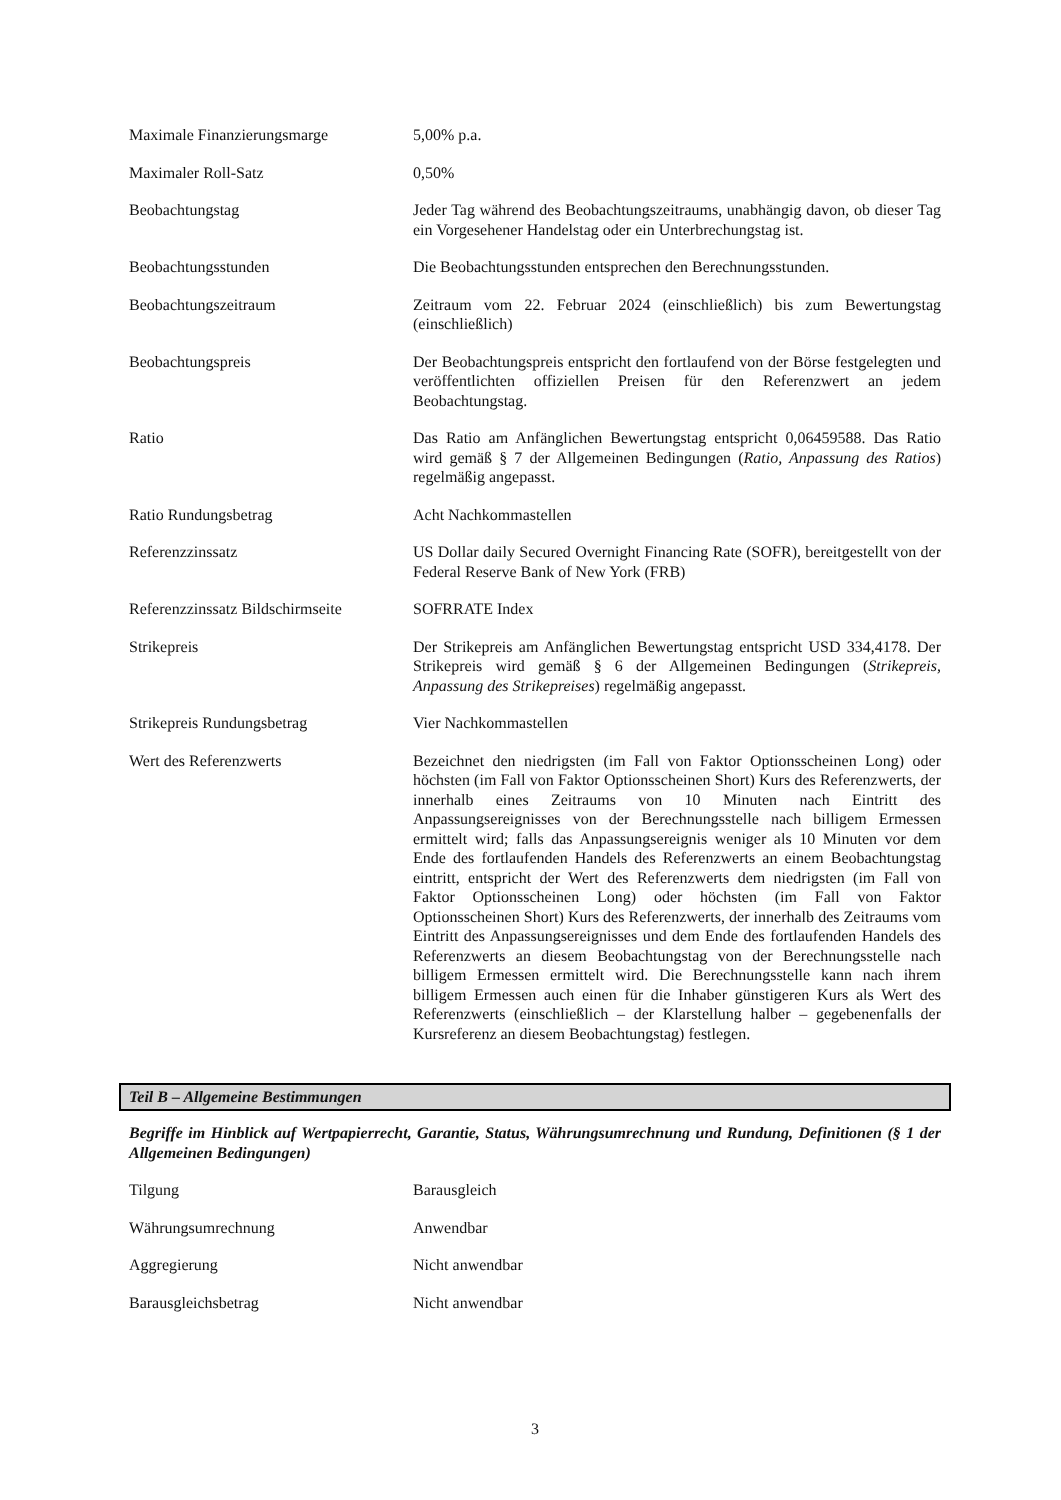| Maximale Finanzierungsmarge | 5,00% p.a. |
| Maximaler Roll-Satz | 0,50% |
| Beobachtungstag | Jeder Tag während des Beobachtungszeitraums, unabhängig davon, ob dieser Tag ein Vorgesehener Handelstag oder ein Unterbrechungstag ist. |
| Beobachtungsstunden | Die Beobachtungsstunden entsprechen den Berechnungsstunden. |
| Beobachtungszeitraum | Zeitraum vom 22. Februar 2024 (einschließlich) bis zum Bewertungstag (einschließlich) |
| Beobachtungspreis | Der Beobachtungspreis entspricht den fortlaufend von der Börse festgelegten und veröffentlichten offiziellen Preisen für den Referenzwert an jedem Beobachtungstag. |
| Ratio | Das Ratio am Anfänglichen Bewertungstag entspricht 0,06459588. Das Ratio wird gemäß § 7 der Allgemeinen Bedingungen ( Ratio, Anpassung des Ratios ) regelmäßig angepasst. |
| Ratio Rundungsbetrag | Acht Nachkommastellen |
| Referenzzinssatz | US Dollar daily Secured Overnight Financing Rate (SOFR), bereitgestellt von der Federal Reserve Bank of New York (FRB) |
| Referenzzinssatz Bildschirmseite | SOFRRATE Index |
| Strikepreis | Der Strikepreis am Anfänglichen Bewertungstag entspricht USD 334,4178. Der Strikepreis wird gemäß § 6 der Allgemeinen Bedingungen ( Strikepreis, Anpassung des Strikepreises ) regelmäßig angepasst. |
| Strikepreis Rundungsbetrag | Vier Nachkommastellen |
| Wert des Referenzwerts | Bezeichnet den niedrigsten (im Fall von Faktor Optionsscheinen Long) oder höchsten (im Fall von Faktor Optionsscheinen Short) Kurs des Referenzwerts, der innerhalb eines Zeitraums von 10 Minuten nach Eintritt des Anpassungsereignisses von der Berechnungsstelle nach billigem Ermessen ermittelt wird; falls das Anpassungsereignis weniger als 10 Minuten vor dem Ende des fortlaufenden Handels des Referenzwerts an einem Beobachtungstag eintritt, entspricht der Wert des Referenzwerts dem niedrigsten (im Fall von Faktor Optionsscheinen Long) oder höchsten (im Fall von Faktor Optionsscheinen Short) Kurs des Referenzwerts, der innerhalb des Zeitraums vom Eintritt des Anpassungsereignisses und dem Ende des fortlaufenden Handels des Referenzwerts an diesem Beobachtungstag von der Berechnungsstelle nach billigem Ermessen ermittelt wird. Die Berechnungsstelle kann nach ihrem billigem Ermessen auch einen für die Inhaber günstigeren Kurs als Wert des Referenzwerts (einschließlich – der Klarstellung halber – gegebenenfalls der Kursreferenz an diesem Beobachtungstag) festlegen. |
Teil B – Allgemeine Bestimmungen
Begriffe im Hinblick auf Wertpapierrecht, Garantie, Status, Währungsumrechnung und Rundung, Definitionen (§ 1 der Allgemeinen Bedingungen)
| Tilgung | Barausgleich |
| Währungsumrechnung | Anwendbar |
| Aggregierung | Nicht anwendbar |
| Barausgleichsbetrag | Nicht anwendbar |
3